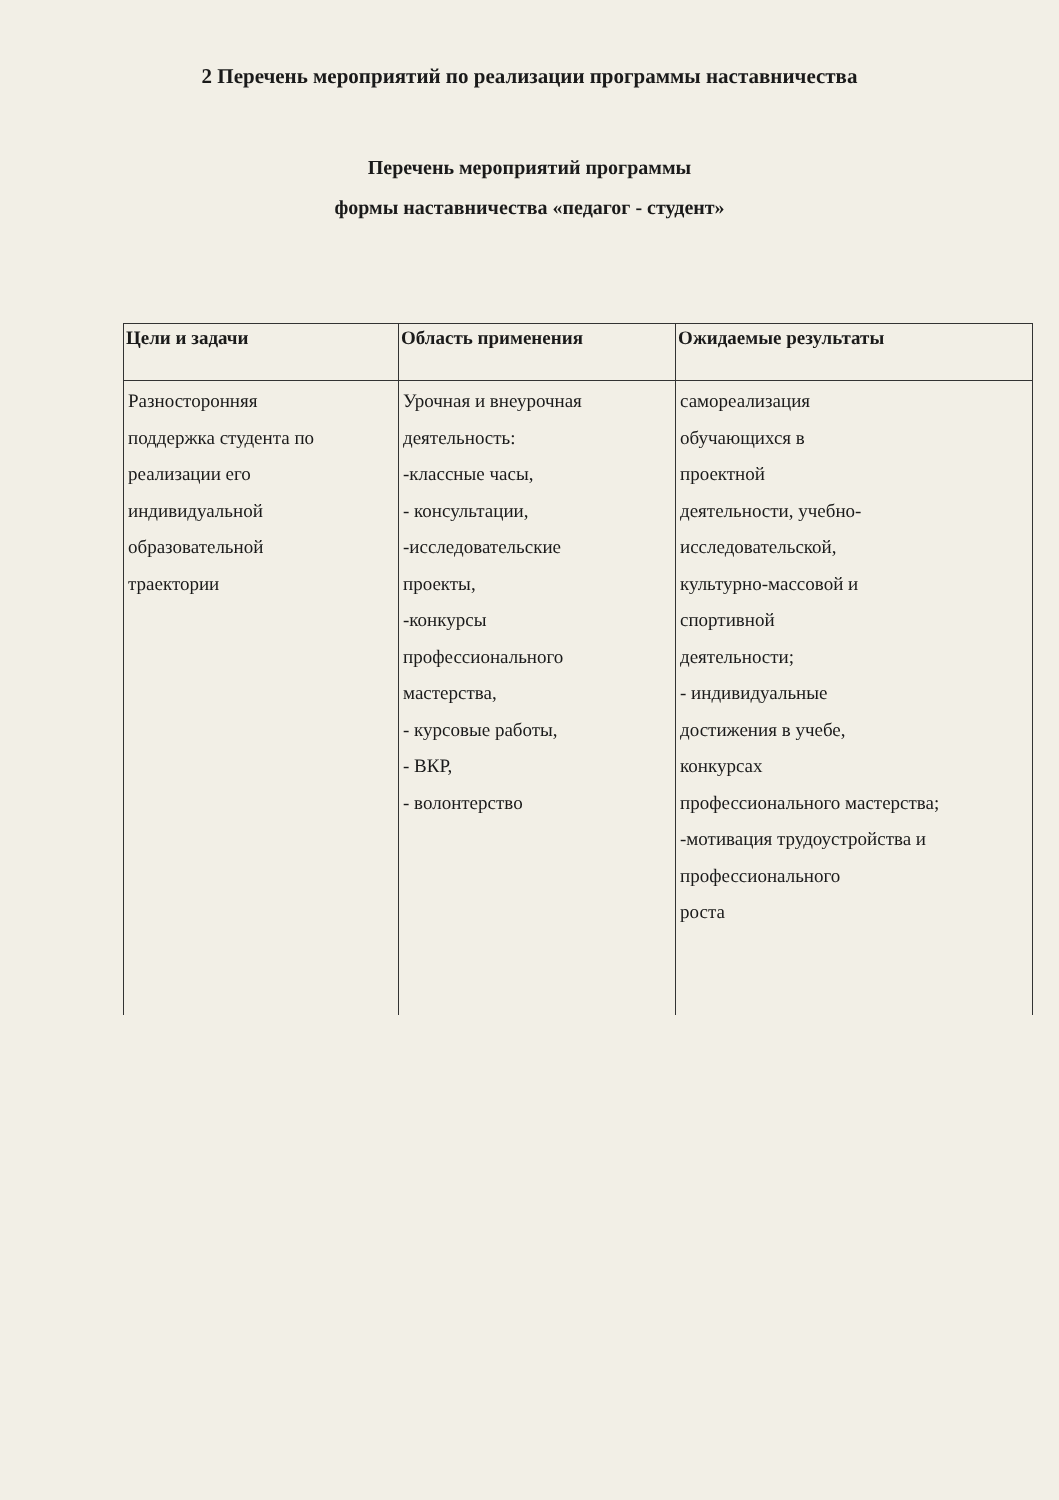2 Перечень мероприятий по реализации программы наставничества
Перечень мероприятий программы
формы наставничества «педагог - студент»
| Цели и задачи | Область применения | Ожидаемые результаты |
| --- | --- | --- |
| Разносторонняя поддержка студента по реализации его индивидуальной образовательной траектории | Урочная и внеурочная деятельность: -классные часы, - консультации, -исследовательские проекты, -конкурсы профессионального мастерства, - курсовые работы, - ВКР, - волонтерство | самореализация обучающихся в проектной деятельности, учебно- исследовательской, культурно-массовой и спортивной деятельности; - индивидуальные достижения в учебе, конкурсах профессионального мастерства; -мотивация трудоустройства и профессионального роста |